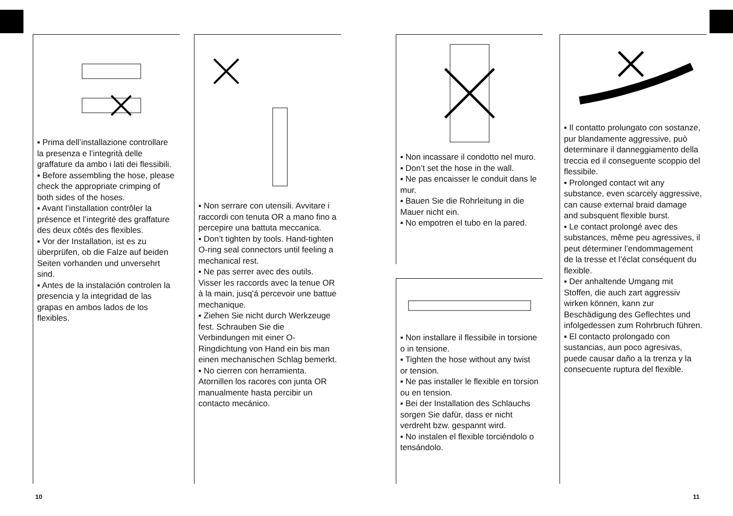▪ Prima dell’installazione controllare la presenza e l’integrità delle graffature da ambo i lati dei flessibili.
▪ Before assembling the hose, please check the appropriate crimping of both sides of the hoses.
▪ Avant l’installation contrôler la présence et l’integrité des graffature des deux côtés des flexibles.
▪ Vor der Installation, ist es zu überprüfen, ob die Falze auf beiden Seiten vorhanden und unversehrt sind.
▪ Antes de la instalación controlen la presencia y la integridad de las grapas en ambos lados de los flexibles.
▪ Non serrare con utensili. Avvitare i raccordi con tenuta OR a mano fino a percepire una battuta meccanica.
▪ Don’t tighten by tools. Hand-tighten O-ring seal connectors until feeling a mechanical rest.
▪ Ne pas serrer avec des outils. Visser les raccords avec la tenue OR à la main, jusq’á percevoir une battue mechanique.
▪ Ziehen Sie nicht durch Werkzeuge fest. Schrauben Sie die Verbindungen mit einer O-Ringdichtung von Hand ein bis man einen mechanischen Schlag bemerkt.
▪ No cierren con herramienta. Atornillen los racores con junta OR manualmente hasta percibir un contacto mecánico.
▪ Non incassare il condotto nel muro.
▪ Don’t set the hose in the wall.
▪ Ne pas encaisser le conduit dans le mur.
▪ Bauen Sie die Rohrleitung in die Mauer nicht ein.
▪ No empotren el tubo en la pared.
▪ Non installare il flessibile in torsione o in tensione.
▪ Tighten the hose without any twist or tension.
▪ Ne pas installer le flexible en torsion ou en tension.
▪ Bei der Installation des Schlauchs sorgen Sie dafür, dass er nicht verdreht bzw. gespannt wird.
▪ No instalen el flexible torciéndolo o tensándolo.
▪ Il contatto prolungato con sostanze, pur blandamente aggressive, può determinare il danneggiamento della treccia ed il conseguente scoppio del flessibile.
▪ Prolonged contact wit any substance, even scarcely aggressive, can cause external braid damage and subsquent flexible burst.
▪ Le contact prolongé avec des substances, même peu agressives, il peut déterminer l’endommagement de la tresse et l’éclat conséquent du flexible.
▪ Der anhaltende Umgang mit Stoffen, die auch zart aggressiv wirken können, kann zur Beschädigung des Geflechtes und infolgedessen zum Rohrbruch führen.
▪ El contacto prolongado con sustancias, aun poco agresivas, puede causar daño a la trenza y la consecuente ruptura del flexible.
10 11